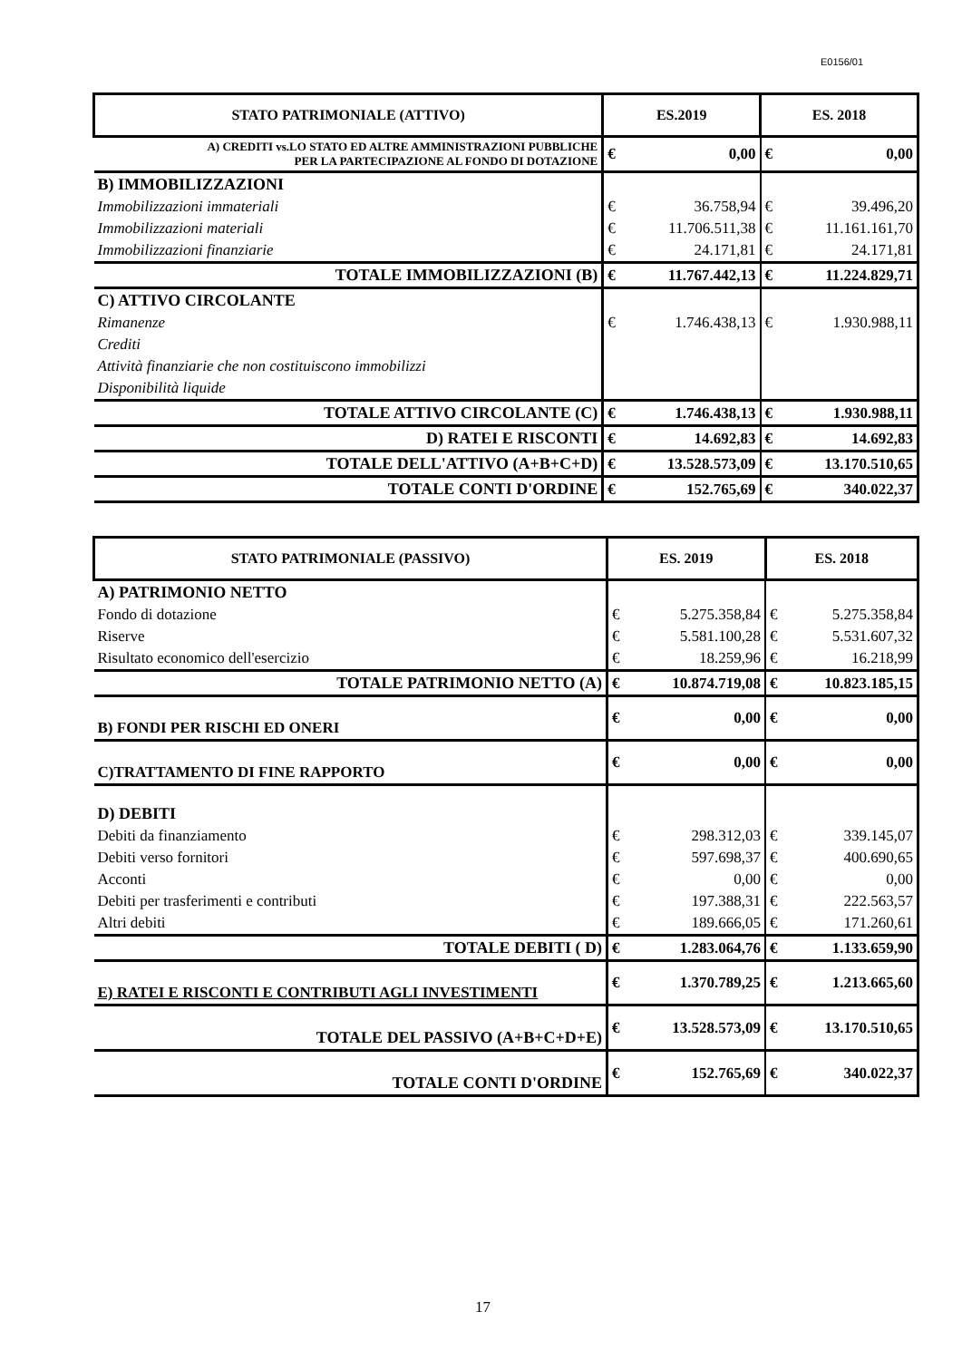E0156/01
| STATO PATRIMONIALE (ATTIVO) | ES.2019 | | ES. 2018 | |
| --- | --- | --- | --- | --- |
| A) CREDITI vs.LO STATO ED ALTRE AMMINISTRAZIONI PUBBLICHE PER LA PARTECIPAZIONE AL FONDO DI DOTAZIONE | € | 0,00 | € | 0,00 |
| B) IMMOBILIZZAZIONI | | | | |
| Immobilizzazioni immateriali | € | 36.758,94 | € | 39.496,20 |
| Immobilizzazioni materiali | € | 11.706.511,38 | € | 11.161.161,70 |
| Immobilizzazioni finanziarie | € | 24.171,81 | € | 24.171,81 |
| TOTALE IMMOBILIZZAZIONI (B) | € | 11.767.442,13 | € | 11.224.829,71 |
| C) ATTIVO CIRCOLANTE | | | | |
| Rimanenze | € | 1.746.438,13 | € | 1.930.988,11 |
| Crediti | | | | |
| Attività finanziarie che non costituiscono immobilizzi | | | | |
| Disponibilità liquide | | | | |
| TOTALE ATTIVO CIRCOLANTE (C) | € | 1.746.438,13 | € | 1.930.988,11 |
| D) RATEI E RISCONTI | € | 14.692,83 | € | 14.692,83 |
| TOTALE DELL'ATTIVO (A+B+C+D) | € | 13.528.573,09 | € | 13.170.510,65 |
| TOTALE CONTI D'ORDINE | € | 152.765,69 | € | 340.022,37 |
| STATO PATRIMONIALE (PASSIVO) | ES. 2019 | | ES. 2018 | |
| --- | --- | --- | --- | --- |
| A) PATRIMONIO NETTO | | | | |
| Fondo di dotazione | € | 5.275.358,84 | € | 5.275.358,84 |
| Riserve | € | 5.581.100,28 | € | 5.531.607,32 |
| Risultato economico dell'esercizio | € | 18.259,96 | € | 16.218,99 |
| TOTALE PATRIMONIO NETTO (A) | € | 10.874.719,08 | € | 10.823.185,15 |
| B) FONDI PER RISCHI ED ONERI | € | 0,00 | € | 0,00 |
| C)TRATTAMENTO DI FINE RAPPORTO | € | 0,00 | € | 0,00 |
| D) DEBITI | | | | |
| Debiti da finanziamento | € | 298.312,03 | € | 339.145,07 |
| Debiti verso fornitori | € | 597.698,37 | € | 400.690,65 |
| Acconti | € | 0,00 | € | 0,00 |
| Debiti per trasferimenti e contributi | € | 197.388,31 | € | 222.563,57 |
| Altri debiti | € | 189.666,05 | € | 171.260,61 |
| TOTALE DEBITI ( D) | € | 1.283.064,76 | € | 1.133.659,90 |
| E) RATEI E RISCONTI E CONTRIBUTI AGLI INVESTIMENTI | € | 1.370.789,25 | € | 1.213.665,60 |
| TOTALE DEL PASSIVO (A+B+C+D+E) | € | 13.528.573,09 | € | 13.170.510,65 |
| TOTALE CONTI D'ORDINE | € | 152.765,69 | € | 340.022,37 |
17